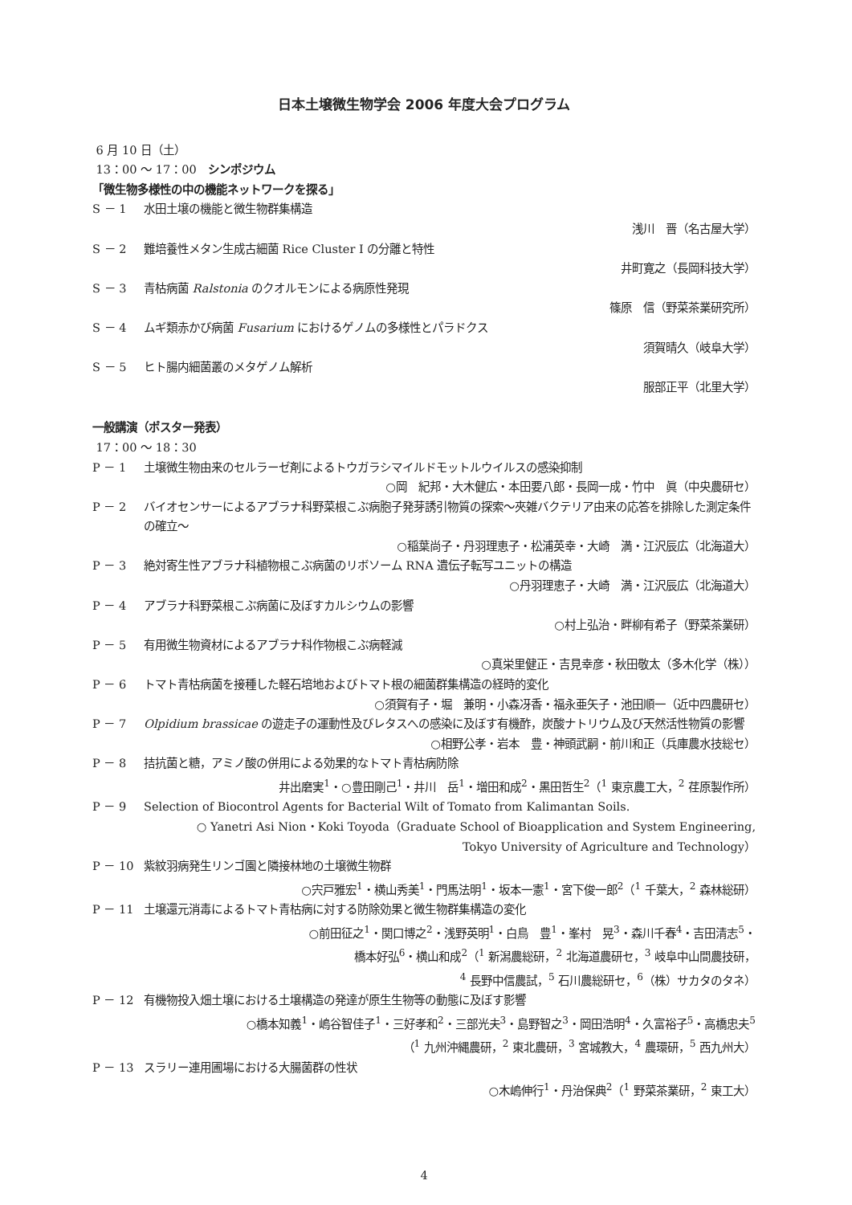日本土壌微生物学会 2006 年度大会プログラム
6 月 10 日（土）
13：00 ～ 17：00　シンポジウム
「微生物多様性の中の機能ネットワークを探る」
S － 1 水田土壌の機能と微生物群集構造
浅川　晋（名古屋大学）
S － 2 難培養性メタン生成古細菌 Rice Cluster I の分離と特性
井町寛之（長岡科技大学）
S － 3 青枯病菌 Ralstonia のクオルモンによる病原性発現
篠原　信（野菜茶業研究所）
S － 4 ムギ類赤かび病菌 Fusarium におけるゲノムの多様性とパラドクス
須賀晴久（岐阜大学）
S － 5 ヒト腸内細菌叢のメタゲノム解析
服部正平（北里大学）
一般講演（ポスター発表）
17：00 ～ 18：30
P － 1 土壌微生物由来のセルラーゼ剤によるトウガラシマイルドモットルウイルスの感染抑制
○岡　紀邦・大木健広・本田要八郎・長岡一成・竹中　眞（中央農研セ）
P － 2 バイオセンサーによるアブラナ科野菜根こぶ病胞子発芽誘引物質の探索～夾雑バクテリア由来の応答を排除した測定条件の確立～
○稲葉尚子・丹羽理恵子・松浦英幸・大崎　満・江沢辰広（北海道大）
P － 3 絶対寄生性アブラナ科植物根こぶ病菌のリボソーム RNA 遺伝子転写ユニットの構造
○丹羽理恵子・大崎　満・江沢辰広（北海道大）
P － 4 アブラナ科野菜根こぶ病菌に及ぼすカルシウムの影響
○村上弘治・畔柳有希子（野菜茶業研）
P － 5 有用微生物資材によるアブラナ科作物根こぶ病軽減
○真栄里健正・吉見幸彦・秋田敬太（多木化学（株））
P － 6 トマト青枯病菌を接種した軽石培地およびトマト根の細菌群集構造の経時的変化
○須賀有子・堀　兼明・小森冴香・福永亜矢子・池田順一（近中四農研セ）
P － 7 Olpidium brassicae の遊走子の運動性及びレタスへの感染に及ぼす有機酢，炭酸ナトリウム及び天然活性物質の影響
○相野公孝・岩本　豊・神頭武嗣・前川和正（兵庫農水技総セ）
P － 8 拮抗菌と糖，アミノ酸の併用による効果的なトマト青枯病防除
井出磨実<sup>1</sup>・○豊田剛己<sup>1</sup>・井川　岳<sup>1</sup>・増田和成<sup>2</sup>・黒田哲生<sup>2</sup>（<sup>1</sup> 東京農工大，<sup>2</sup> 荏原製作所）
P － 9 Selection of Biocontrol Agents for Bacterial Wilt of Tomato from Kalimantan Soils.
○ Yanetri Asi Nion・Koki Toyoda（Graduate School of Bioapplication and System Engineering,
Tokyo University of Agriculture and Technology）
P － 10 紫紋羽病発生リンゴ園と隣接林地の土壌微生物群
○宍戸雅宏<sup>1</sup>・横山秀美<sup>1</sup>・門馬法明<sup>1</sup>・坂本一憲<sup>1</sup>・宮下俊一郎<sup>2</sup>（<sup>1</sup> 千葉大，<sup>2</sup> 森林総研）
P － 11 土壌還元消毒によるトマト青枯病に対する防除効果と微生物群集構造の変化
○前田征之<sup>1</sup>・関口博之<sup>2</sup>・浅野英明<sup>1</sup>・白鳥　豊<sup>1</sup>・峯村　晃<sup>3</sup>・森川千春<sup>4</sup>・吉田清志<sup>5</sup>・
橋本好弘<sup>6</sup>・横山和成<sup>2</sup>（<sup>1</sup> 新潟農総研，<sup>2</sup> 北海道農研セ，<sup>3</sup> 岐阜中山間農技研，
<sup>4</sup> 長野中信農試，<sup>5</sup> 石川農総研セ，<sup>6</sup>（株）サカタのタネ）
P － 12 有機物投入畑土壌における土壌構造の発達が原生生物等の動態に及ぼす影響
○橋本知義<sup>1</sup>・嶋谷智佳子<sup>1</sup>・三好孝和<sup>2</sup>・三部光夫<sup>3</sup>・島野智之<sup>3</sup>・岡田浩明<sup>4</sup>・久富裕子<sup>5</sup>・高橋忠夫<sup>5</sup>
（<sup>1</sup> 九州沖縄農研，<sup>2</sup> 東北農研，<sup>3</sup> 宮城教大，<sup>4</sup> 農環研，<sup>5</sup> 西九州大）
P － 13 スラリー連用圃場における大腸菌群の性状
○木嶋伸行<sup>1</sup>・丹治保典<sup>2</sup>（<sup>1</sup> 野菜茶業研，<sup>2</sup> 東工大）
4